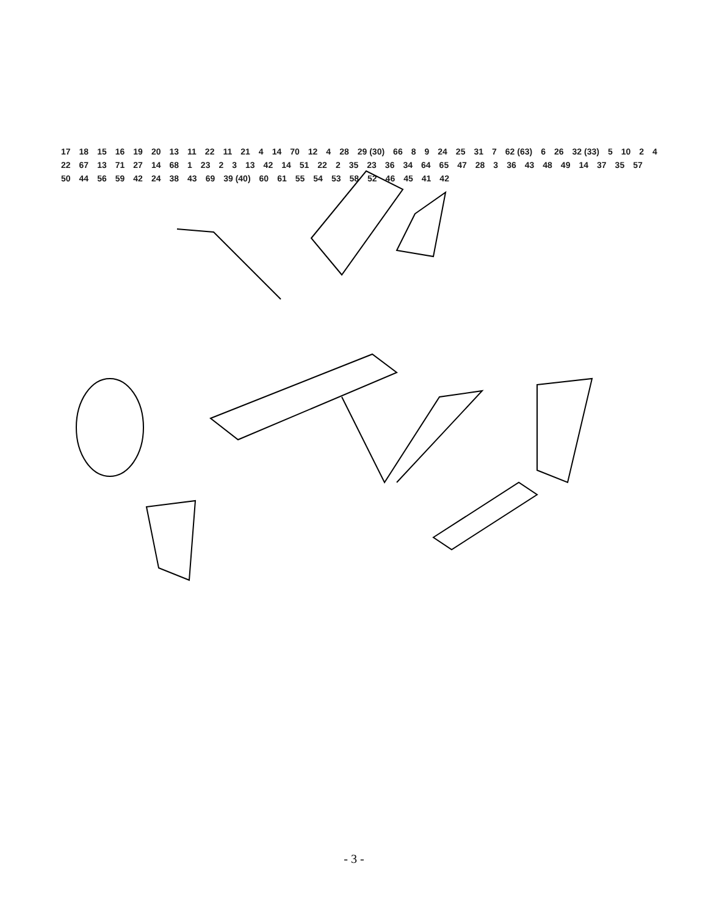17 18 15 16 19 20 13 11 22 11 21 4 14 70 12 4 28 29 (30) 66 8 9 24 25 31 7 62 (63) 6 26 32 (33) 5 10 2 4 22 67 13 71 27 14 68 1 23 2 3 13 42 14 51 22 2 35 23 36 34 64 65 47 28 3 36 43 48 49 14 37 35 57 50 44 56 59 42 24 38 43 69 39 (40) 60 61 55 54 53 58 52 46 45 41 42
- 3 -